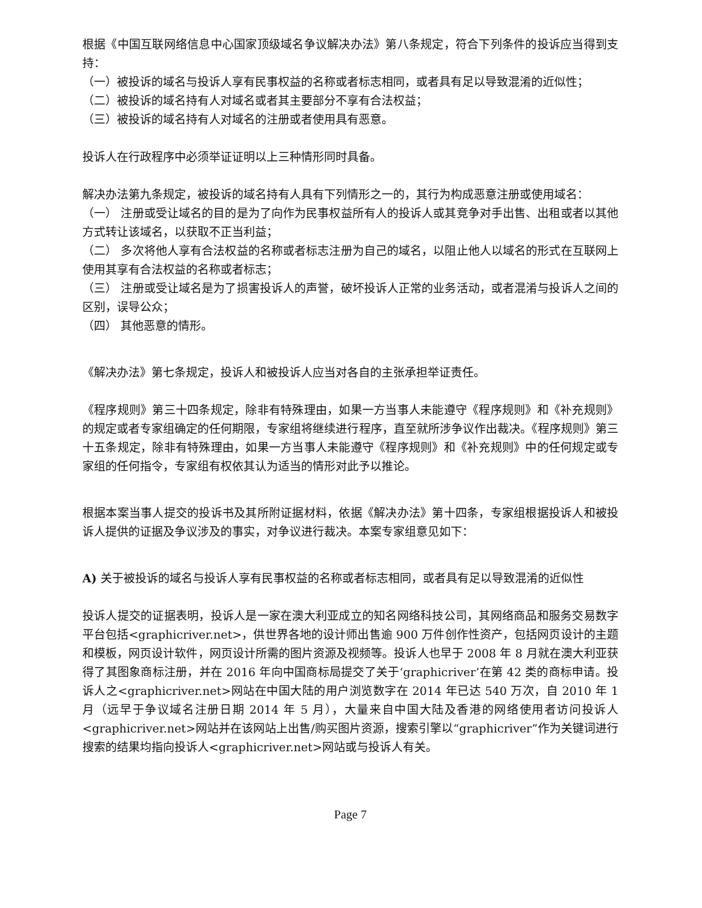根据《中国互联网络信息中心国家顶级域名争议解决办法》第八条规定，符合下列条件的投诉应当得到支持：
（一）被投诉的域名与投诉人享有民事权益的名称或者标志相同，或者具有足以导致混淆的近似性；
（二）被投诉的域名持有人对域名或者其主要部分不享有合法权益；
（三）被投诉的域名持有人对域名的注册或者使用具有恶意。
投诉人在行政程序中必须举证证明以上三种情形同时具备。
解决办法第九条规定，被投诉的域名持有人具有下列情形之一的，其行为构成恶意注册或使用域名：
（一） 注册或受让域名的目的是为了向作为民事权益所有人的投诉人或其竞争对手出售、出租或者以其他方式转让该域名，以获取不正当利益；
（二） 多次将他人享有合法权益的名称或者标志注册为自己的域名，以阻止他人以域名的形式在互联网上使用其享有合法权益的名称或者标志；
（三） 注册或受让域名是为了损害投诉人的声誉，破坏投诉人正常的业务活动，或者混淆与投诉人之间的区别，误导公众；
（四） 其他恶意的情形。
《解决办法》第七条规定，投诉人和被投诉人应当对各自的主张承担举证责任。
《程序规则》第三十四条规定，除非有特殊理由，如果一方当事人未能遵守《程序规则》和《补充规则》的规定或者专家组确定的任何期限，专家组将继续进行程序，直至就所涉争议作出裁决。《程序规则》第三十五条规定，除非有特殊理由，如果一方当事人未能遵守《程序规则》和《补充规则》中的任何规定或专家组的任何指令，专家组有权依其认为适当的情形对此予以推论。
根据本案当事人提交的投诉书及其所附证据材料，依据《解决办法》第十四条，专家组根据投诉人和被投诉人提供的证据及争议涉及的事实，对争议进行裁决。本案专家组意见如下：
A) 关于被投诉的域名与投诉人享有民事权益的名称或者标志相同，或者具有足以导致混淆的近似性
投诉人提交的证据表明，投诉人是一家在澳大利亚成立的知名网络科技公司，其网络商品和服务交易数字平台包括<graphicriver.net>，供世界各地的设计师出售逾 900 万件创作性资产，包括网页设计的主题和模板，网页设计软件，网页设计所需的图片资源及视频等。投诉人也早于 2008 年 8 月就在澳大利亚获得了其图象商标注册，并在 2016 年向中国商标局提交了关于‘graphicriver’在第 42 类的商标申请。投诉人之<graphicriver.net>网站在中国大陆的用户浏览数字在 2014 年已达 540 万次，自 2010 年 1 月（远早于争议域名注册日期 2014 年 5 月），大量来自中国大陆及香港的网络使用者访问投诉人<graphicriver.net>网站并在该网站上出售/购买图片资源，搜索引擎以“graphicriver”作为关键词进行搜索的结果均指向投诉人<graphicriver.net>网站或与投诉人有关。
Page 7